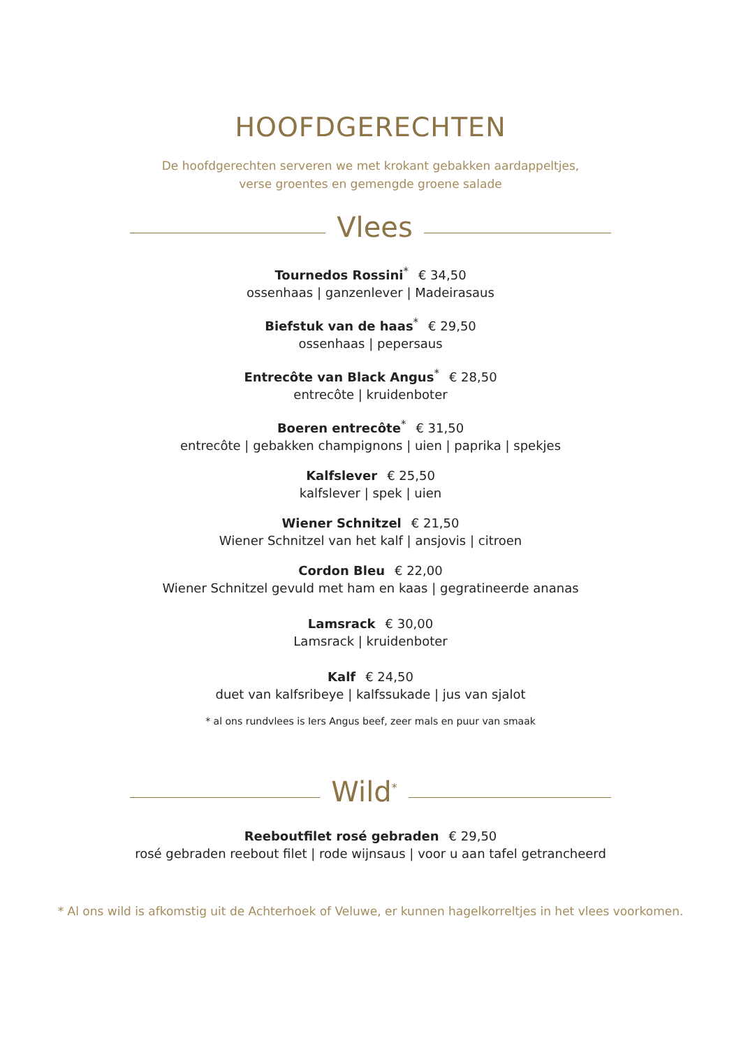HOOFDGERECHTEN
De hoofdgerechten serveren we met krokant gebakken aardappeltjes,
verse groentes en gemengde groene salade
Vlees
Tournedos Rossini<sup>*</sup> € 34,50
ossenhaas | ganzenlever | Madeirasaus
Biefstuk van de haas<sup>*</sup> € 29,50
ossenhaas | pepersaus
Entrecôte van Black Angus<sup>*</sup> € 28,50
entrecôte | kruidenboter
Boeren entrecôte<sup>*</sup> € 31,50
entrecôte | gebakken champignons | uien | paprika | spekjes
Kalfslever € 25,50
kalfslever | spek | uien
Wiener Schnitzel € 21,50
Wiener Schnitzel van het kalf | ansjovis | citroen
Cordon Bleu € 22,00
Wiener Schnitzel gevuld met ham en kaas | gegratineerde ananas
Lamsrack € 30,00
Lamsrack | kruidenboter
Kalf € 24,50
duet van kalfsribeye | kalfssukade | jus van sjalot
* al ons rundvlees is Iers Angus beef, zeer mals en puur van smaak
Wild<sup>*</sup>
Reeboutfilet rosé gebraden € 29,50
rosé gebraden reebout filet | rode wijnsaus | voor u aan tafel getrancheerd
* Al ons wild is afkomstig uit de Achterhoek of Veluwe, er kunnen hagelkorreltjes in het vlees voorkomen.